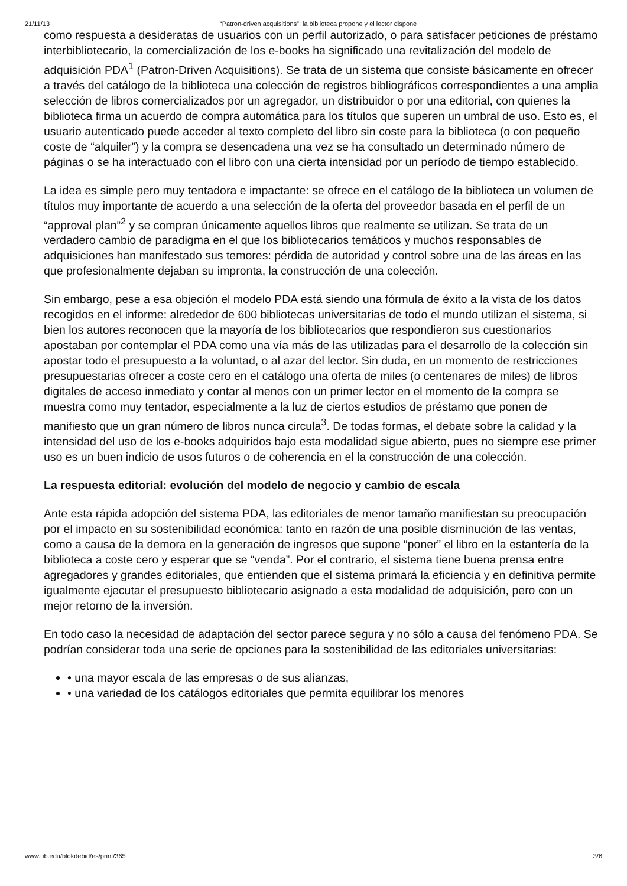21/11/13 “Patron-driven acquisitions”: la biblioteca propone y el lector dispone
como respuesta a desideratas de usuarios con un perfil autorizado, o para satisfacer peticiones de préstamo interbibliotecario, la comercialización de los e-books ha significado una revitalización del modelo de adquisición PDA<sup>1</sup> (Patron-Driven Acquisitions). Se trata de un sistema que consiste básicamente en ofrecer a través del catálogo de la biblioteca una colección de registros bibliográficos correspondientes a una amplia selección de libros comercializados por un agregador, un distribuidor o por una editorial, con quienes la biblioteca firma un acuerdo de compra automática para los títulos que superen un umbral de uso. Esto es, el usuario autenticado puede acceder al texto completo del libro sin coste para la biblioteca (o con pequeño coste de “alquiler”) y la compra se desencadena una vez se ha consultado un determinado número de páginas o se ha interactuado con el libro con una cierta intensidad por un período de tiempo establecido.
La idea es simple pero muy tentadora e impactante: se ofrece en el catálogo de la biblioteca un volumen de títulos muy importante de acuerdo a una selección de la oferta del proveedor basada en el perfil de un “approval plan”<sup>2</sup> y se compran únicamente aquellos libros que realmente se utilizan. Se trata de un verdadero cambio de paradigma en el que los bibliotecarios temáticos y muchos responsables de adquisiciones han manifestado sus temores: pérdida de autoridad y control sobre una de las áreas en las que profesionalmente dejaban su impronta, la construcción de una colección.
Sin embargo, pese a esa objeción el modelo PDA está siendo una fórmula de éxito a la vista de los datos recogidos en el informe: alrededor de 600 bibliotecas universitarias de todo el mundo utilizan el sistema, si bien los autores reconocen que la mayoría de los bibliotecarios que respondieron sus cuestionarios apostaban por contemplar el PDA como una vía más de las utilizadas para el desarrollo de la colección sin apostar todo el presupuesto a la voluntad, o al azar del lector. Sin duda, en un momento de restricciones presupuestarias ofrecer a coste cero en el catálogo una oferta de miles (o centenares de miles) de libros digitales de acceso inmediato y contar al menos con un primer lector en el momento de la compra se muestra como muy tentador, especialmente a la luz de ciertos estudios de préstamo que ponen de manifiesto que un gran número de libros nunca circula<sup>3</sup>. De todas formas, el debate sobre la calidad y la intensidad del uso de los e-books adquiridos bajo esta modalidad sigue abierto, pues no siempre ese primer uso es un buen indicio de usos futuros o de coherencia en el la construcción de una colección.
La respuesta editorial: evolución del modelo de negocio y cambio de escala
Ante esta rápida adopción del sistema PDA, las editoriales de menor tamaño manifiestan su preocupación por el impacto en su sostenibilidad económica: tanto en razón de una posible disminución de las ventas, como a causa de la demora en la generación de ingresos que supone “poner” el libro en la estantería de la biblioteca a coste cero y esperar que se “venda”. Por el contrario, el sistema tiene buena prensa entre agregadores y grandes editoriales, que entienden que el sistema primará la eficiencia y en definitiva permite igualmente ejecutar el presupuesto bibliotecario asignado a esta modalidad de adquisición, pero con un mejor retorno de la inversión.
En todo caso la necesidad de adaptación del sector parece segura y no sólo a causa del fenómeno PDA. Se podrían considerar toda una serie de opciones para la sostenibilidad de las editoriales universitarias:
• una mayor escala de las empresas o de sus alianzas,
• una variedad de los catálogos editoriales que permita equilibrar los menores
www.ub.edu/blokdebid/es/print/365 3/6